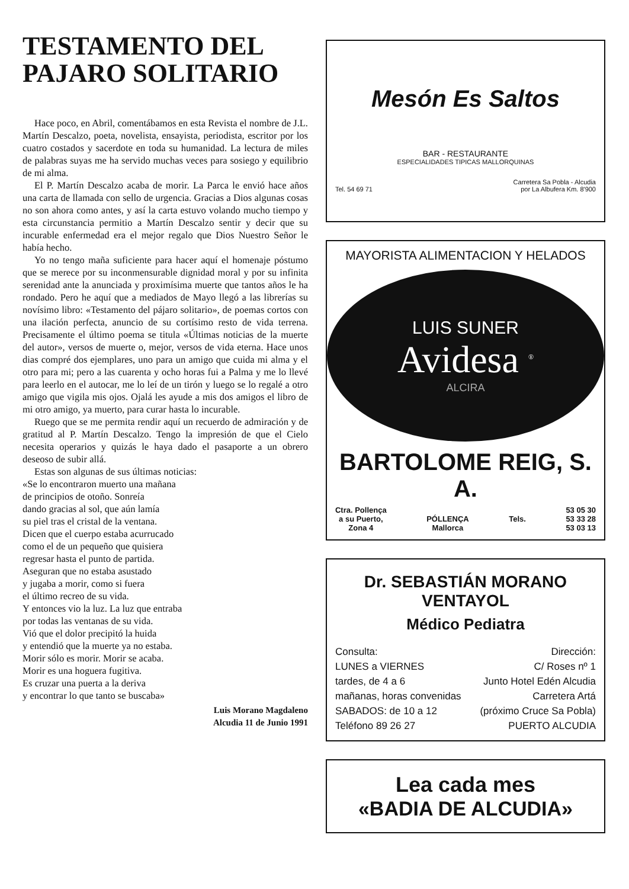TESTAMENTO DEL
PAJARO SOLITARIO
Hace poco, en Abril, comentábamos en esta Revista el nombre de J.L. Martín Descalzo, poeta, novelista, ensayista, periodista, escritor por los cuatro costados y sacerdote en toda su humanidad. La lectura de miles de palabras suyas me ha servido muchas veces para sosiego y equilibrio de mi alma.
El P. Martín Descalzo acaba de morir. La Parca le envió hace años una carta de llamada con sello de urgencia. Gracias a Dios algunas cosas no son ahora como antes, y así la carta estuvo volando mucho tiempo y esta circunstancia permitio a Martín Descalzo sentir y decir que su incurable enfermedad era el mejor regalo que Dios Nuestro Señor le había hecho.
Yo no tengo maña suficiente para hacer aquí el homenaje póstumo que se merece por su inconmensurable dignidad moral y por su infinita serenidad ante la anunciada y proximísima muerte que tantos años le ha rondado. Pero he aquí que a mediados de Mayo llegó a las librerías su novísimo libro: «Testamento del pájaro solitario», de poemas cortos con una ilación perfecta, anuncio de su cortísimo resto de vida terrena. Precisamente el último poema se titula «Últimas noticias de la muerte del autor», versos de muerte o, mejor, versos de vida eterna. Hace unos dias compré dos ejemplares, uno para un amigo que cuida mi alma y el otro para mi; pero a las cuarenta y ocho horas fui a Palma y me lo llevé para leerlo en el autocar, me lo leí de un tirón y luego se lo regalé a otro amigo que vigila mis ojos. Ojalá les ayude a mis dos amigos el libro de mi otro amigo, ya muerto, para curar hasta lo incurable.
Ruego que se me permita rendir aquí un recuerdo de admiración y de gratitud al P. Martín Descalzo. Tengo la impresión de que el Cielo necesita operarios y quizás le haya dado el pasaporte a un obrero deseoso de subir allá.
Estas son algunas de sus últimas noticias:
«Se lo encontraron muerto una mañana
de principios de otoño. Sonreía
dando gracias al sol, que aún lamía
su piel tras el cristal de la ventana.
Dicen que el cuerpo estaba acurrucado
como el de un pequeño que quisiera
regresar hasta el punto de partida.
Aseguran que no estaba asustado
y jugaba a morir, como si fuera
el último recreo de su vida.
Y entonces vio la luz. La luz que entraba
por todas las ventanas de su vida.
Vió que el dolor precipitó la huida
y entendió que la muerte ya no estaba.
Morir sólo es morir. Morir se acaba.
Morir es una hoguera fugitiva.
Es cruzar una puerta a la deriva
y encontrar lo que tanto se buscaba»
Luis Morano Magdaleno
Alcudia 11 de Junio 1991
Mesón Es Saltos
BAR - RESTAURANTE
ESPECIALIDADES TIPICAS MALLORQUINAS
Tel. 54 69 71 Carretera Sa Pobla - Alcudia
por La Albufera Km. 8'900
MAYORISTA ALIMENTACION Y HELADOS
LUIS SUNER
Avidesa <sup>®</sup>
ALCIRA
BARTOLOME REIG, S. A.
Ctra. Pollença
a su Puerto,
Zona 4
PÓLLENÇA
Mallorca
Tels. 53 05 30
53 33 28
53 03 13
Dr. SEBASTIÁN MORANO VENTAYOL
Médico Pediatra
Consulta:
LUNES a VIERNES
tardes, de 4 a 6
mañanas, horas convenidas
SABADOS: de 10 a 12
Teléfono 89 26 27 Dirección:
C/ Roses nº 1
Junto Hotel Edén Alcudia
Carretera Artá
(próximo Cruce Sa Pobla)
PUERTO ALCUDIA
Lea cada mes
«BADIA DE ALCUDIA»